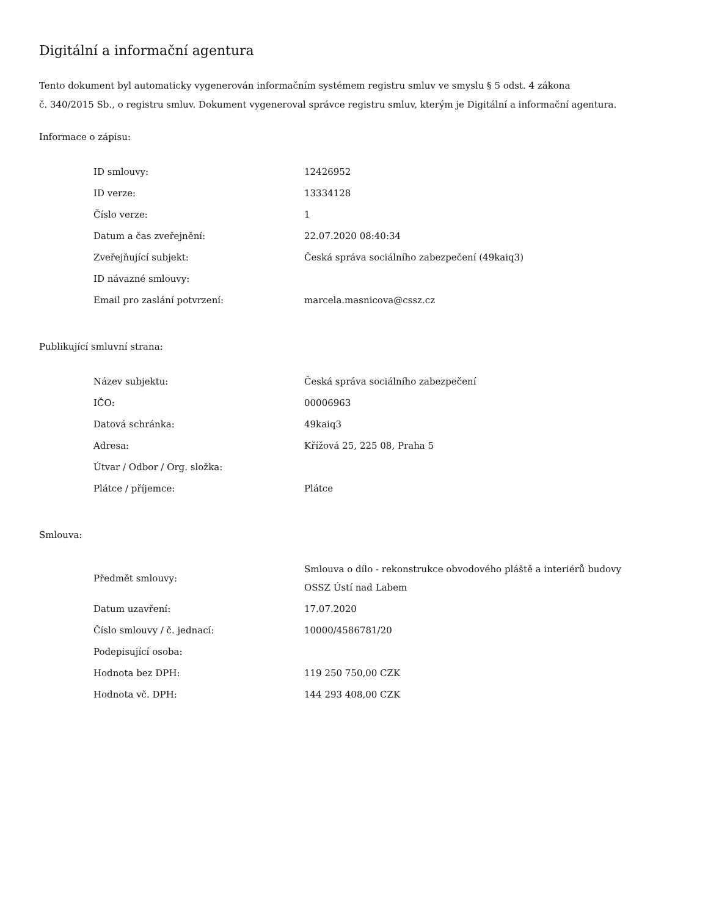Digitální a informační agentura
Tento dokument byl automaticky vygenerován informačním systémem registru smluv ve smyslu § 5 odst. 4 zákona
č. 340/2015 Sb., o registru smluv. Dokument vygeneroval správce registru smluv, kterým je Digitální a informační agentura.
Informace o zápisu:
| ID smlouvy: | 12426952 |
| ID verze: | 13334128 |
| Číslo verze: | 1 |
| Datum a čas zveřejnění: | 22.07.2020 08:40:34 |
| Zveřejňující subjekt: | Česká správa sociálního zabezpečení (49kaiq3) |
| ID návazné smlouvy: | |
| Email pro zaslání potvrzení: | marcela.masnicova@cssz.cz |
Publikující smluvní strana:
| Název subjektu: | Česká správa sociálního zabezpečení |
| IČO: | 00006963 |
| Datová schránka: | 49kaiq3 |
| Adresa: | Křížová 25, 225 08, Praha 5 |
| Útvar / Odbor / Org. složka: | |
| Plátce / příjemce: | Plátce |
Smlouva:
| Předmět smlouvy: | Smlouva o dílo - rekonstrukce obvodového pláště a interiérů budovy OSSZ Ústí nad Labem |
| Datum uzavření: | 17.07.2020 |
| Číslo smlouvy / č. jednací: | 10000/4586781/20 |
| Podepisující osoba: | |
| Hodnota bez DPH: | 119 250 750,00 CZK |
| Hodnota vč. DPH: | 144 293 408,00 CZK |